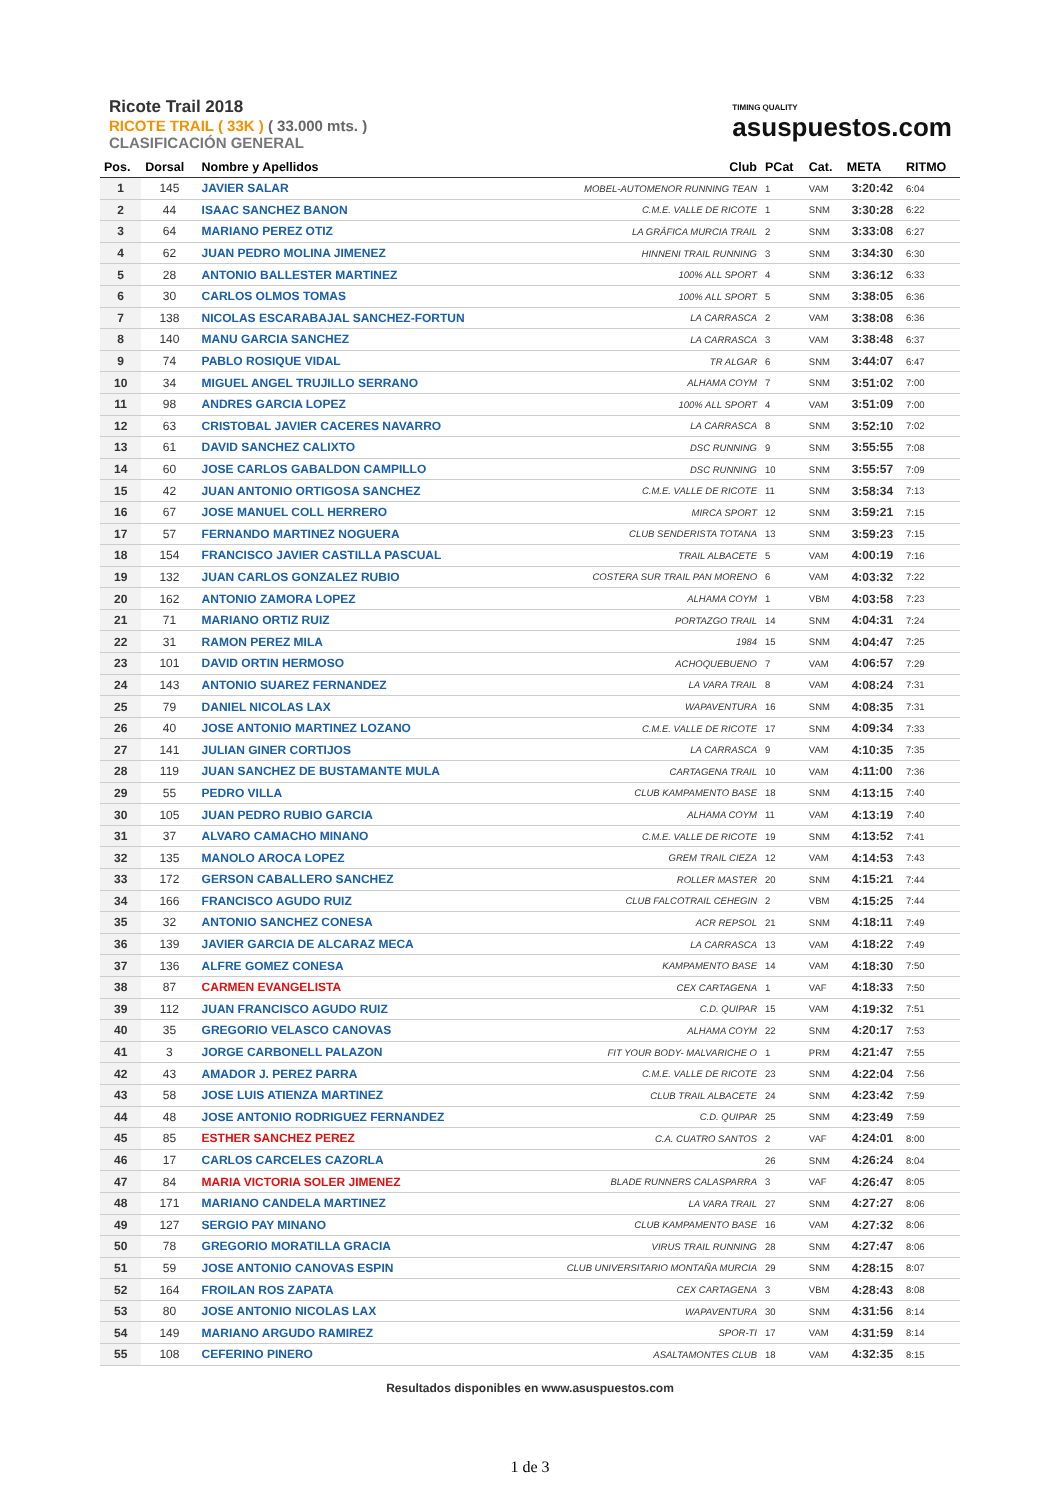Ricote Trail 2018
RICOTE TRAIL ( 33K ) ( 33.000 mts. )
CLASIFICACIÓN GENERAL
TIMING QUALITY
asuspuestos.com
| Pos. | Dorsal | Nombre y Apellidos | Club | PCat | Cat. | META | RITMO |
| --- | --- | --- | --- | --- | --- | --- | --- |
| 1 | 145 | JAVIER SALAR | MOBEL-AUTOMENOR RUNNING TEAN | 1 | VAM | 3:20:42 | 6:04 |
| 2 | 44 | ISAAC SANCHEZ BANON | C.M.E. VALLE DE RICOTE | 1 | SNM | 3:30:28 | 6:22 |
| 3 | 64 | MARIANO PEREZ OTIZ | LA GRÁFICA MURCIA TRAIL | 2 | SNM | 3:33:08 | 6:27 |
| 4 | 62 | JUAN PEDRO MOLINA JIMENEZ | HINNENI TRAIL RUNNING | 3 | SNM | 3:34:30 | 6:30 |
| 5 | 28 | ANTONIO BALLESTER MARTINEZ | 100% ALL SPORT | 4 | SNM | 3:36:12 | 6:33 |
| 6 | 30 | CARLOS OLMOS TOMAS | 100% ALL SPORT | 5 | SNM | 3:38:05 | 6:36 |
| 7 | 138 | NICOLAS ESCARABAJAL SANCHEZ-FORTUN | LA CARRASCA | 2 | VAM | 3:38:08 | 6:36 |
| 8 | 140 | MANU GARCIA SANCHEZ | LA CARRASCA | 3 | VAM | 3:38:48 | 6:37 |
| 9 | 74 | PABLO ROSIQUE VIDAL | TR ALGAR | 6 | SNM | 3:44:07 | 6:47 |
| 10 | 34 | MIGUEL ANGEL TRUJILLO SERRANO | ALHAMA COYM | 7 | SNM | 3:51:02 | 7:00 |
| 11 | 98 | ANDRES GARCIA LOPEZ | 100% ALL SPORT | 4 | VAM | 3:51:09 | 7:00 |
| 12 | 63 | CRISTOBAL JAVIER CACERES NAVARRO | LA CARRASCA | 8 | SNM | 3:52:10 | 7:02 |
| 13 | 61 | DAVID SANCHEZ CALIXTO | DSC RUNNING | 9 | SNM | 3:55:55 | 7:08 |
| 14 | 60 | JOSE CARLOS GABALDON CAMPILLO | DSC RUNNING | 10 | SNM | 3:55:57 | 7:09 |
| 15 | 42 | JUAN ANTONIO ORTIGOSA SANCHEZ | C.M.E. VALLE DE RICOTE | 11 | SNM | 3:58:34 | 7:13 |
| 16 | 67 | JOSE MANUEL COLL HERRERO | MIRCA SPORT | 12 | SNM | 3:59:21 | 7:15 |
| 17 | 57 | FERNANDO MARTINEZ NOGUERA | CLUB SENDERISTA TOTANA | 13 | SNM | 3:59:23 | 7:15 |
| 18 | 154 | FRANCISCO JAVIER CASTILLA PASCUAL | TRAIL ALBACETE | 5 | VAM | 4:00:19 | 7:16 |
| 19 | 132 | JUAN CARLOS GONZALEZ RUBIO | COSTERA SUR TRAIL PAN MORENO | 6 | VAM | 4:03:32 | 7:22 |
| 20 | 162 | ANTONIO ZAMORA LOPEZ | ALHAMA COYM | 1 | VBM | 4:03:58 | 7:23 |
| 21 | 71 | MARIANO ORTIZ RUIZ | PORTAZGO TRAIL | 14 | SNM | 4:04:31 | 7:24 |
| 22 | 31 | RAMON PEREZ MILA | 1984 | 15 | SNM | 4:04:47 | 7:25 |
| 23 | 101 | DAVID ORTIN HERMOSO | ACHOQUEBUENO | 7 | VAM | 4:06:57 | 7:29 |
| 24 | 143 | ANTONIO SUAREZ FERNANDEZ | LA VARA TRAIL | 8 | VAM | 4:08:24 | 7:31 |
| 25 | 79 | DANIEL NICOLAS LAX | WAPAVENTURA | 16 | SNM | 4:08:35 | 7:31 |
| 26 | 40 | JOSE ANTONIO MARTINEZ LOZANO | C.M.E. VALLE DE RICOTE | 17 | SNM | 4:09:34 | 7:33 |
| 27 | 141 | JULIAN GINER CORTIJOS | LA CARRASCA | 9 | VAM | 4:10:35 | 7:35 |
| 28 | 119 | JUAN SANCHEZ DE BUSTAMANTE MULA | CARTAGENA TRAIL | 10 | VAM | 4:11:00 | 7:36 |
| 29 | 55 | PEDRO VILLA | CLUB KAMPAMENTO BASE | 18 | SNM | 4:13:15 | 7:40 |
| 30 | 105 | JUAN PEDRO RUBIO GARCIA | ALHAMA COYM | 11 | VAM | 4:13:19 | 7:40 |
| 31 | 37 | ALVARO CAMACHO MINANO | C.M.E. VALLE DE RICOTE | 19 | SNM | 4:13:52 | 7:41 |
| 32 | 135 | MANOLO AROCA LOPEZ | GREM TRAIL CIEZA | 12 | VAM | 4:14:53 | 7:43 |
| 33 | 172 | GERSON CABALLERO SANCHEZ | ROLLER MASTER | 20 | SNM | 4:15:21 | 7:44 |
| 34 | 166 | FRANCISCO AGUDO RUIZ | CLUB FALCOTRAIL CEHEGIN | 2 | VBM | 4:15:25 | 7:44 |
| 35 | 32 | ANTONIO SANCHEZ CONESA | ACR REPSOL | 21 | SNM | 4:18:11 | 7:49 |
| 36 | 139 | JAVIER GARCIA DE ALCARAZ MECA | LA CARRASCA | 13 | VAM | 4:18:22 | 7:49 |
| 37 | 136 | ALFRE GOMEZ CONESA | KAMPAMENTO BASE | 14 | VAM | 4:18:30 | 7:50 |
| 38 | 87 | CARMEN EVANGELISTA | CEX CARTAGENA | 1 | VAF | 4:18:33 | 7:50 |
| 39 | 112 | JUAN FRANCISCO AGUDO RUIZ | C.D. QUIPAR | 15 | VAM | 4:19:32 | 7:51 |
| 40 | 35 | GREGORIO VELASCO CANOVAS | ALHAMA COYM | 22 | SNM | 4:20:17 | 7:53 |
| 41 | 3 | JORGE CARBONELL PALAZON | FIT YOUR BODY- MALVARICHE O | 1 | PRM | 4:21:47 | 7:55 |
| 42 | 43 | AMADOR J. PEREZ PARRA | C.M.E. VALLE DE RICOTE | 23 | SNM | 4:22:04 | 7:56 |
| 43 | 58 | JOSE LUIS ATIENZA MARTINEZ | CLUB TRAIL ALBACETE | 24 | SNM | 4:23:42 | 7:59 |
| 44 | 48 | JOSE ANTONIO RODRIGUEZ FERNANDEZ | C.D. QUIPAR | 25 | SNM | 4:23:49 | 7:59 |
| 45 | 85 | ESTHER SANCHEZ PEREZ | C.A. CUATRO SANTOS | 2 | VAF | 4:24:01 | 8:00 |
| 46 | 17 | CARLOS CARCELES CAZORLA | | 26 | SNM | 4:26:24 | 8:04 |
| 47 | 84 | MARIA VICTORIA SOLER JIMENEZ | BLADE RUNNERS CALASPARRA | 3 | VAF | 4:26:47 | 8:05 |
| 48 | 171 | MARIANO CANDELA MARTINEZ | LA VARA TRAIL | 27 | SNM | 4:27:27 | 8:06 |
| 49 | 127 | SERGIO PAY MINANO | CLUB KAMPAMENTO BASE | 16 | VAM | 4:27:32 | 8:06 |
| 50 | 78 | GREGORIO MORATILLA GRACIA | VIRUS TRAIL RUNNING | 28 | SNM | 4:27:47 | 8:06 |
| 51 | 59 | JOSE ANTONIO CANOVAS ESPIN | CLUB UNIVERSITARIO MONTAÑA MURCIA | 29 | SNM | 4:28:15 | 8:07 |
| 52 | 164 | FROILAN ROS ZAPATA | CEX CARTAGENA | 3 | VBM | 4:28:43 | 8:08 |
| 53 | 80 | JOSE ANTONIO NICOLAS LAX | WAPAVENTURA | 30 | SNM | 4:31:56 | 8:14 |
| 54 | 149 | MARIANO ARGUDO RAMIREZ | SPOR-TI | 17 | VAM | 4:31:59 | 8:14 |
| 55 | 108 | CEFERINO PINERO | ASALTAMONTES CLUB | 18 | VAM | 4:32:35 | 8:15 |
Resultados disponibles en www.asuspuestos.com
1 de 3